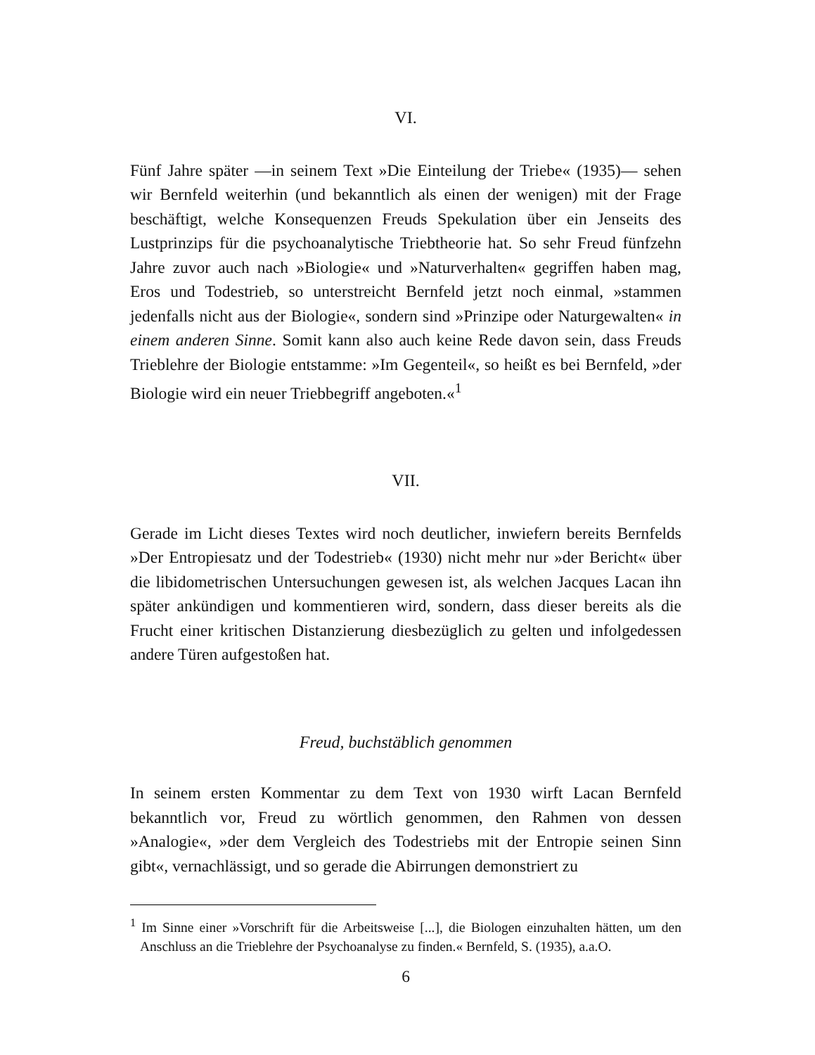VI.
Fünf Jahre später —in seinem Text »Die Einteilung der Triebe« (1935)— sehen wir Bernfeld weiterhin (und bekanntlich als einen der wenigen) mit der Frage beschäftigt, welche Konsequenzen Freuds Spekulation über ein Jenseits des Lustprinzips für die psychoanalytische Triebtheorie hat. So sehr Freud fünfzehn Jahre zuvor auch nach »Biologie« und »Naturverhalten« gegriffen haben mag, Eros und Todestrieb, so unterstreicht Bernfeld jetzt noch einmal, »stammen jedenfalls nicht aus der Biologie«, sondern sind »Prinzipe oder Naturgewalten« in einem anderen Sinne. Somit kann also auch keine Rede davon sein, dass Freuds Trieblehre der Biologie entstamme: »Im Gegenteil«, so heißt es bei Bernfeld, »der Biologie wird ein neuer Triebbegriff angeboten.«<sup>1</sup>
VII.
Gerade im Licht dieses Textes wird noch deutlicher, inwiefern bereits Bernfelds »Der Entropiesatz und der Todestrieb« (1930) nicht mehr nur »der Bericht« über die libidometrischen Untersuchungen gewesen ist, als welchen Jacques Lacan ihn später ankündigen und kommentieren wird, sondern, dass dieser bereits als die Frucht einer kritischen Distanzierung diesbezüglich zu gelten und infolgedessen andere Türen aufgestoßen hat.
Freud, buchstäblich genommen
In seinem ersten Kommentar zu dem Text von 1930 wirft Lacan Bernfeld bekanntlich vor, Freud zu wörtlich genommen, den Rahmen von dessen »Analogie«, »der dem Vergleich des Todestriebs mit der Entropie seinen Sinn gibt«, vernachlässigt, und so gerade die Abirrungen demonstriert zu
<sup>1</sup> Im Sinne einer »Vorschrift für die Arbeitsweise [...], die Biologen einzuhalten hätten, um den Anschluss an die Trieblehre der Psychoanalyse zu finden.« Bernfeld, S. (1935), a.a.O.
6